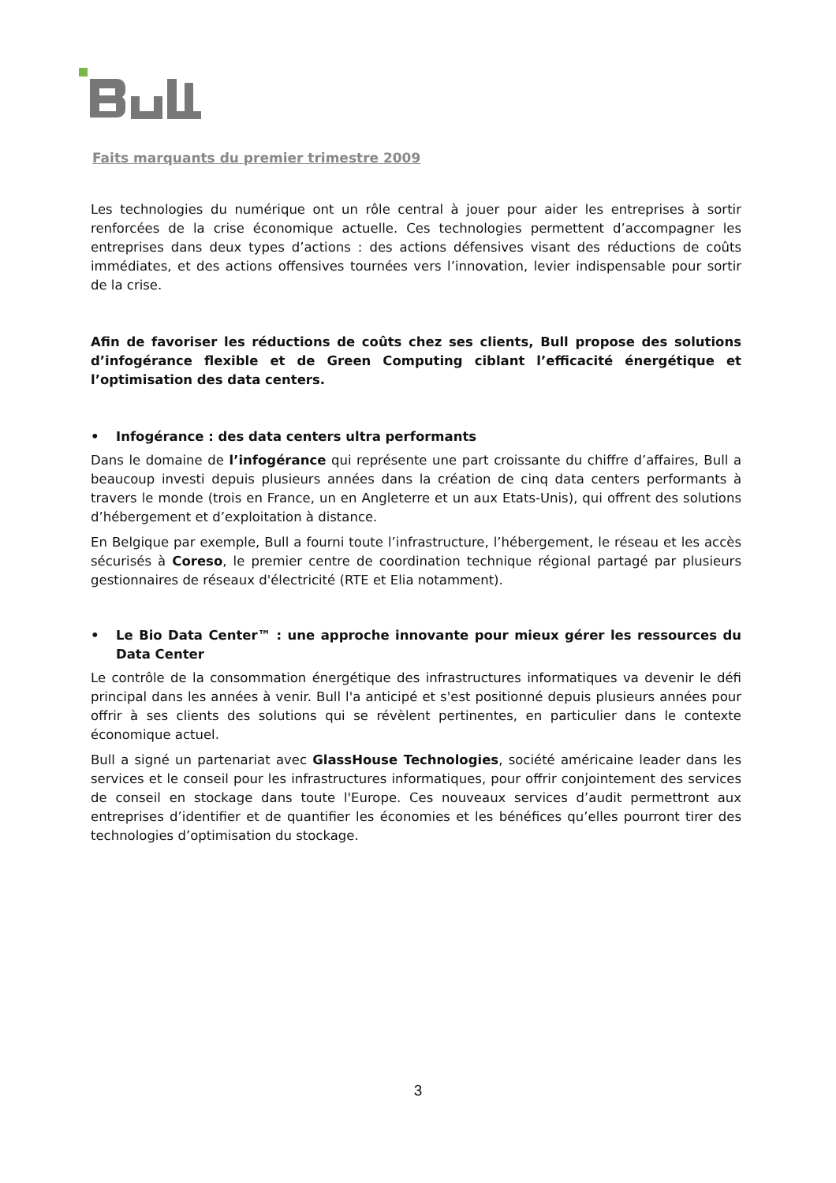Faits marquants du premier trimestre 2009
Les technologies du numérique ont un rôle central à jouer pour aider les entreprises à sortir renforcées de la crise économique actuelle. Ces technologies permettent d’accompagner les entreprises dans deux types d’actions : des actions défensives visant des réductions de coûts immédiates, et des actions offensives tournées vers l’innovation, levier indispensable pour sortir de la crise.
Afin de favoriser les réductions de coûts chez ses clients, Bull propose des solutions d’infogérance flexible et de Green Computing ciblant l’efficacité énergétique et l’optimisation des data centers.
• Infogérance : des data centers ultra performants
Dans le domaine de l’infogérance qui représente une part croissante du chiffre d’affaires, Bull a beaucoup investi depuis plusieurs années dans la création de cinq data centers performants à travers le monde (trois en France, un en Angleterre et un aux Etats-Unis), qui offrent des solutions d’hébergement et d’exploitation à distance.
En Belgique par exemple, Bull a fourni toute l’infrastructure, l’hébergement, le réseau et les accès sécurisés à Coreso, le premier centre de coordination technique régional partagé par plusieurs gestionnaires de réseaux d'électricité (RTE et Elia notamment).
• Le Bio Data Center™ : une approche innovante pour mieux gérer les ressources du Data Center
Le contrôle de la consommation énergétique des infrastructures informatiques va devenir le défi principal dans les années à venir. Bull l'a anticipé et s'est positionné depuis plusieurs années pour offrir à ses clients des solutions qui se révèlent pertinentes, en particulier dans le contexte économique actuel.
Bull a signé un partenariat avec GlassHouse Technologies, société américaine leader dans les services et le conseil pour les infrastructures informatiques, pour offrir conjointement des services de conseil en stockage dans toute l'Europe. Ces nouveaux services d’audit permettront aux entreprises d’identifier et de quantifier les économies et les bénéfices qu’elles pourront tirer des technologies d’optimisation du stockage.
3